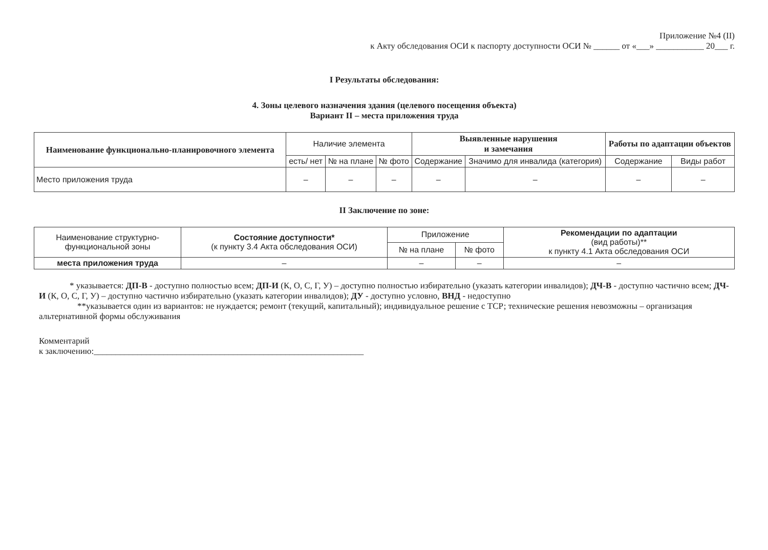Приложение №4 (II)
к Акту обследования ОСИ к паспорту доступности ОСИ № ______ от «___» ___________ 20___ г.
I Результаты обследования:
4. Зоны целевого назначения здания (целевого посещения объекта)
Вариант II – места приложения труда
| Наименование функционально-планировочного элемента | Наличие элемента | | | Выявленные нарушения и замечания | | Работы по адаптации объектов | |
| --- | --- | --- | --- | --- | --- | --- | --- |
| | есть/ нет | № на плане | № фото | Содержание | Значимо для инвалида (категория) | Содержание | Виды работ |
| Место приложения труда | – | – | – | – | – | – | – |
II Заключение по зоне:
| Наименование структурно-функциональной зоны | Состояние доступности* (к пункту 3.4 Акта обследования ОСИ) | Приложение | | Рекомендации по адаптации (вид работы)** к пункту 4.1 Акта обследования ОСИ |
| --- | --- | --- | --- | --- |
| | | № на плане | № фото | |
| места приложения труда | – | – | – | – |
* указывается: ДП-В - доступно полностью всем; ДП-И (К, О, С, Г, У) – доступно полностью избирательно (указать категории инвалидов); ДЧ-В - доступно частично всем; ДЧ-И (К, О, С, Г, У) – доступно частично избирательно (указать категории инвалидов); ДУ - доступно условно, ВНД - недоступно
**указывается один из вариантов: не нуждается; ремонт (текущий, капитальный); индивидуальное решение с ТСР; технические решения невозможны – организация альтернативной формы обслуживания
Комментарий
к заключению:______________________________________________________________